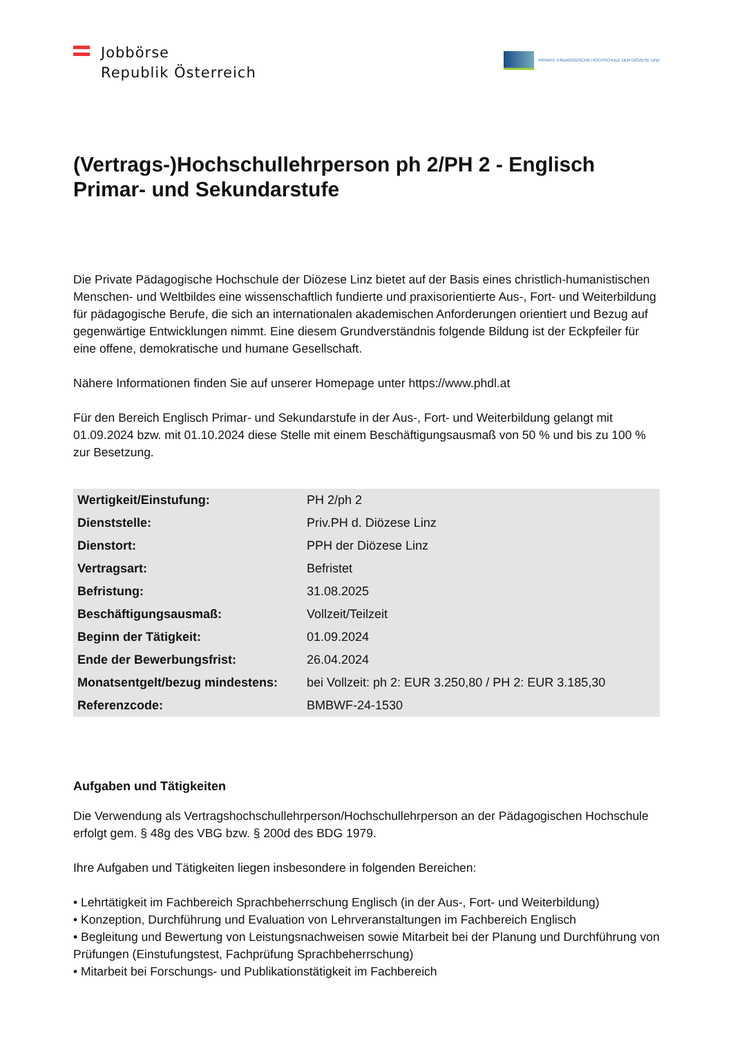Jobbörse
Republik Österreich
PRIVATE PÄDAGOGISCHE HOCHSCHULE DER DIÖZESE LINZ
(Vertrags-)Hochschullehrperson ph 2/PH 2 - Englisch Primar- und Sekundarstufe
Die Private Pädagogische Hochschule der Diözese Linz bietet auf der Basis eines christlich-humanistischen Menschen- und Weltbildes eine wissenschaftlich fundierte und praxisorientierte Aus-, Fort- und Weiterbildung für pädagogische Berufe, die sich an internationalen akademischen Anforderungen orientiert und Bezug auf gegenwärtige Entwicklungen nimmt. Eine diesem Grundverständnis folgende Bildung ist der Eckpfeiler für eine offene, demokratische und humane Gesellschaft.
Nähere Informationen finden Sie auf unserer Homepage unter https://www.phdl.at
Für den Bereich Englisch Primar- und Sekundarstufe in der Aus-, Fort- und Weiterbildung gelangt mit 01.09.2024 bzw. mit 01.10.2024 diese Stelle mit einem Beschäftigungsausmaß von 50 % und bis zu 100 % zur Besetzung.
| Wertigkeit/Einstufung: | PH 2/ph 2 |
| Dienststelle: | Priv.PH d. Diözese Linz |
| Dienstort: | PPH der Diözese Linz |
| Vertragsart: | Befristet |
| Befristung: | 31.08.2025 |
| Beschäftigungsausmaß: | Vollzeit/Teilzeit |
| Beginn der Tätigkeit: | 01.09.2024 |
| Ende der Bewerbungsfrist: | 26.04.2024 |
| Monatsentgelt/bezug mindestens: | bei Vollzeit: ph 2: EUR 3.250,80 / PH 2: EUR 3.185,30 |
| Referenzcode: | BMBWF-24-1530 |
Aufgaben und Tätigkeiten
Die Verwendung als Vertragshochschullehrperson/Hochschullehrperson an der Pädagogischen Hochschule erfolgt gem. § 48g des VBG bzw. § 200d des BDG 1979.
Ihre Aufgaben und Tätigkeiten liegen insbesondere in folgenden Bereichen:
• Lehrtätigkeit im Fachbereich Sprachbeherrschung Englisch (in der Aus-, Fort- und Weiterbildung)
• Konzeption, Durchführung und Evaluation von Lehrveranstaltungen im Fachbereich Englisch
• Begleitung und Bewertung von Leistungsnachweisen sowie Mitarbeit bei der Planung und Durchführung von Prüfungen (Einstufungstest, Fachprüfung Sprachbeherrschung)
• Mitarbeit bei Forschungs- und Publikationstätigkeit im Fachbereich